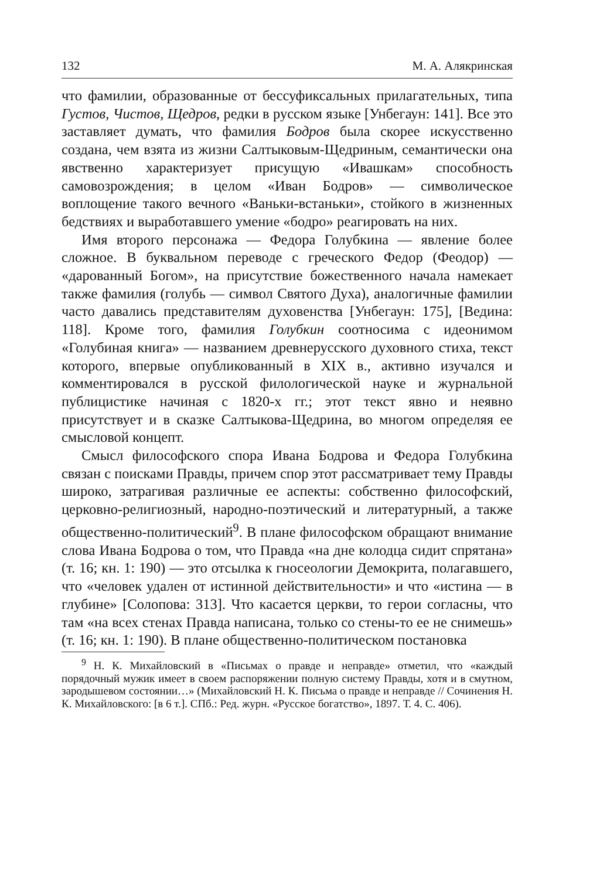132 М. А. Алякринская
что фамилии, образованные от бессуфиксальных прилагательных, типа Густов, Чистов, Щедров, редки в русском языке [Унбегаун: 141]. Все это заставляет думать, что фамилия Бодров была скорее искусственно создана, чем взята из жизни Салтыковым-Щедриным, семантически она явственно характеризует присущую «Ивашкам» способность самовозрождения; в целом «Иван Бодров» — символическое воплощение такого вечного «Ваньки-встаньки», стойкого в жизненных бедствиях и выработавшего умение «бодро» реагировать на них.
Имя второго персонажа — Федора Голубкина — явление более сложное. В буквальном переводе с греческого Федор (Феодор) — «дарованный Богом», на присутствие божественного начала намекает также фамилия (голубь — символ Святого Духа), аналогичные фамилии часто давались представителям духовенства [Унбегаун: 175], [Ведина: 118]. Кроме того, фамилия Голубкин соотносима с идеонимом «Голубиная книга» — названием древнерусского духовного стиха, текст которого, впервые опубликованный в XIX в., активно изучался и комментировался в русской филологической науке и журнальной публицистике начиная с 1820-х гг.; этот текст явно и неявно присутствует и в сказке Салтыкова-Щедрина, во многом определяя ее смысловой концепт.
Смысл философского спора Ивана Бодрова и Федора Голубкина связан с поисками Правды, причем спор этот рассматривает тему Правды широко, затрагивая различные ее аспекты: собственно философский, церковно-религиозный, народно-поэтический и литературный, а также общественно-политический<sup>9</sup>. В плане философском обращают внимание слова Ивана Бодрова о том, что Правда «на дне колодца сидит спрятана» (т. 16; кн. 1: 190) — это отсылка к гносеологии Демокрита, полагавшего, что «человек удален от истинной действительности» и что «истина — в глубине» [Солопова: 313]. Что касается церкви, то герои согласны, что там «на всех стенах Правда написана, только со стены-то ее не снимешь» (т. 16; кн. 1: 190). В плане общественно-политическом постановка
<sup>9</sup> Н. К. Михайловский в «Письмах о правде и неправде» отметил, что «каждый порядочный мужик имеет в своем распоряжении полную систему Правды, хотя и в смутном, зародышевом состоянии…» (Михайловский Н. К. Письма о правде и неправде // Сочинения Н. К. Михайловского: [в 6 т.]. СПб.: Ред. журн. «Русское богатство», 1897. Т. 4. С. 406).